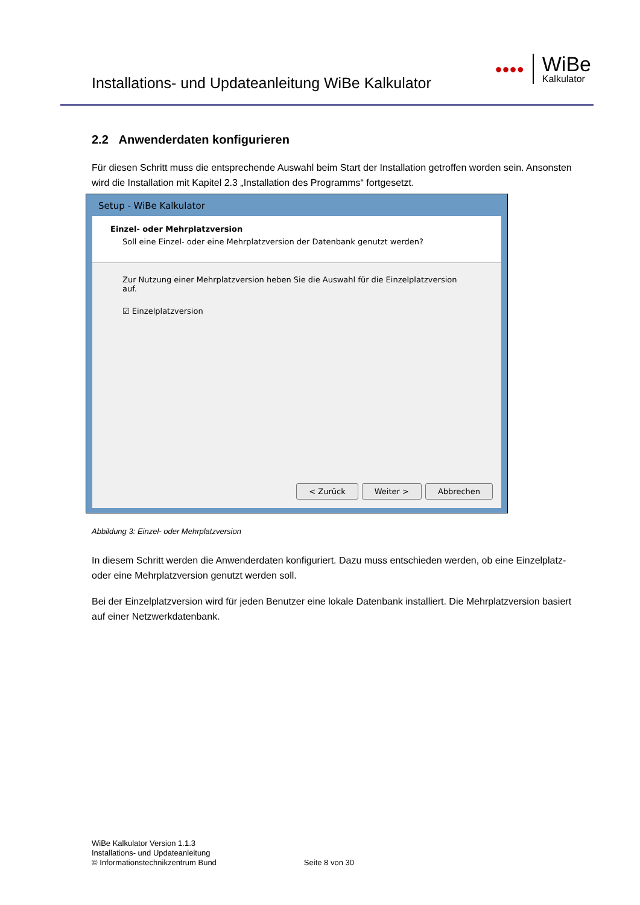Installations- und Updateanleitung WiBe Kalkulator
●●●●
WiBe
Kalkulator
2.2 Anwenderdaten konfigurieren
Für diesen Schritt muss die entsprechende Auswahl beim Start der Installation getroffen worden sein. Ansonsten wird die Installation mit Kapitel 2.3 „Installation des Programms“ fortgesetzt.
Setup - WiBe Kalkulator
Einzel- oder Mehrplatzversion
Soll eine Einzel- oder eine Mehrplatzversion der Datenbank genutzt werden?
Zur Nutzung einer Mehrplatzversion heben Sie die Auswahl für die Einzelplatzversion auf.
☑ Einzelplatzversion
< Zurück Weiter > Abbrechen
Abbildung 3: Einzel- oder Mehrplatzversion
In diesem Schritt werden die Anwenderdaten konfiguriert. Dazu muss entschieden werden, ob eine Einzelplatz- oder eine Mehrplatzversion genutzt werden soll.
Bei der Einzelplatzversion wird für jeden Benutzer eine lokale Datenbank installiert. Die Mehrplatzversion basiert auf einer Netzwerkdatenbank.
WiBe Kalkulator Version 1.1.3
Installations- und Updateanleitung
© Informationstechnikzentrum Bund Seite 8 von 30